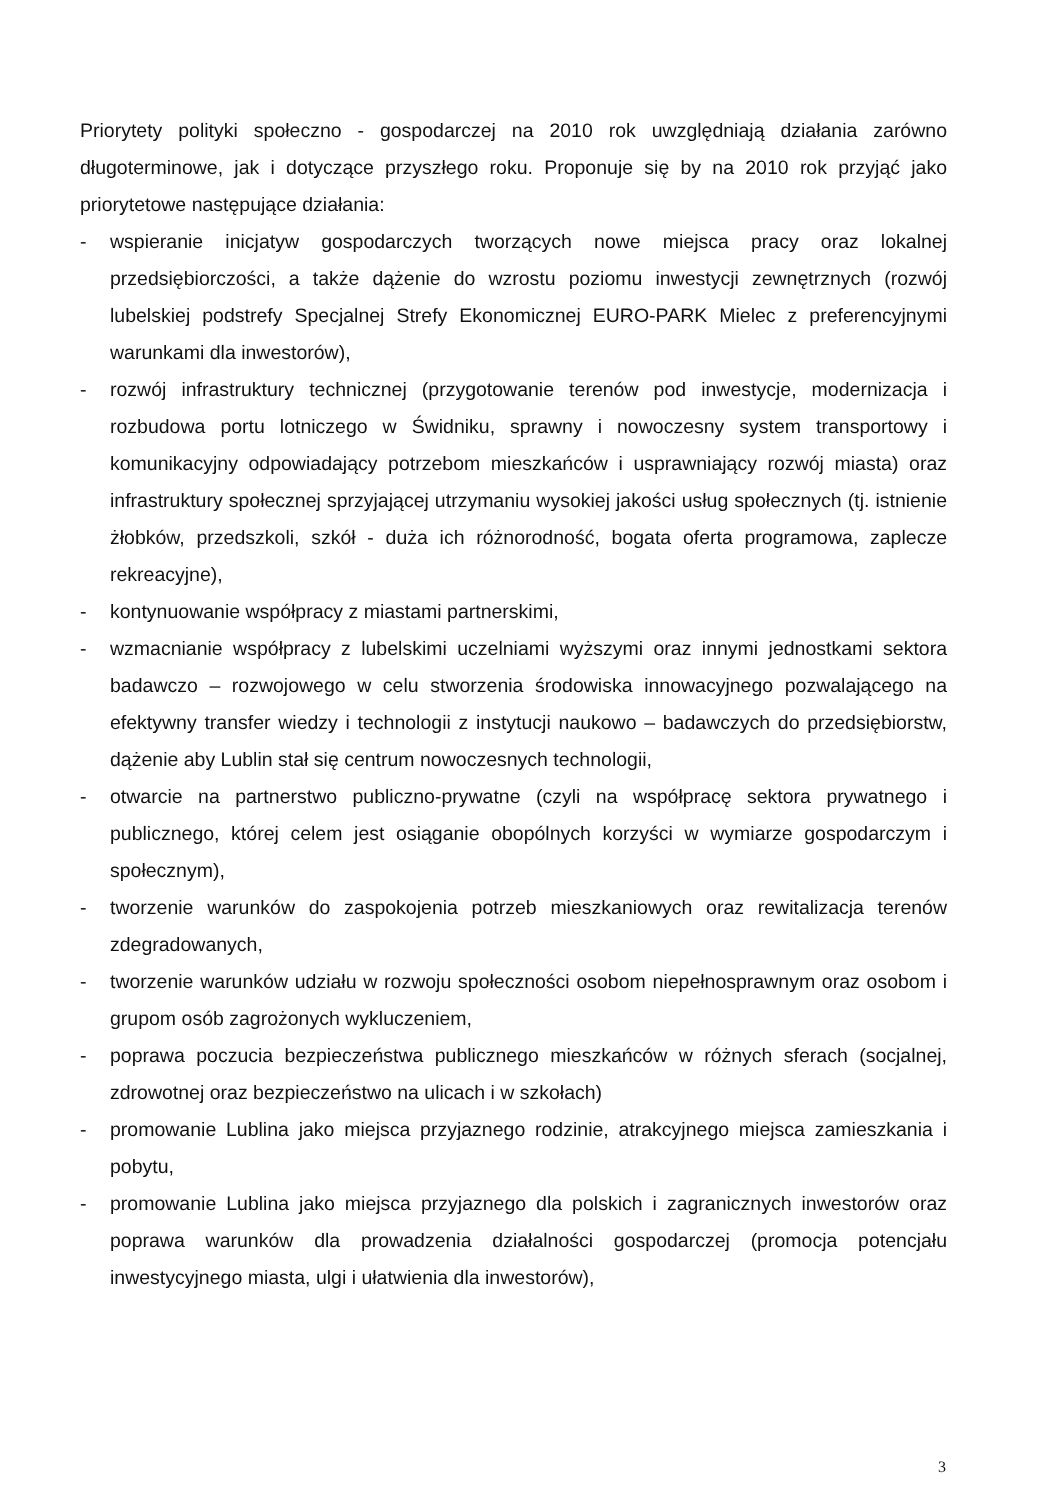Priorytety polityki społeczno - gospodarczej na 2010 rok uwzględniają działania zarówno długoterminowe, jak i dotyczące przyszłego roku. Proponuje się by na 2010 rok przyjąć jako priorytetowe następujące działania:
- wspieranie inicjatyw gospodarczych tworzących nowe miejsca pracy oraz lokalnej przedsiębiorczości, a także dążenie do wzrostu poziomu inwestycji zewnętrznych (rozwój lubelskiej podstrefy Specjalnej Strefy Ekonomicznej EURO-PARK Mielec z preferencyjnymi warunkami dla inwestorów),
- rozwój infrastruktury technicznej (przygotowanie terenów pod inwestycje, modernizacja i rozbudowa portu lotniczego w Świdniku, sprawny i nowoczesny system transportowy i komunikacyjny odpowiadający potrzebom mieszkańców i usprawniający rozwój miasta) oraz infrastruktury społecznej sprzyjającej utrzymaniu wysokiej jakości usług społecznych (tj. istnienie żłobków, przedszkoli, szkół - duża ich różnorodność, bogata oferta programowa, zaplecze rekreacyjne),
- kontynuowanie współpracy z miastami partnerskimi,
- wzmacnianie współpracy z lubelskimi uczelniami wyższymi oraz innymi jednostkami sektora badawczo – rozwojowego w celu stworzenia środowiska innowacyjnego pozwalającego na efektywny transfer wiedzy i technologii z instytucji naukowo – badawczych do przedsiębiorstw, dążenie aby Lublin stał się centrum nowoczesnych technologii,
- otwarcie na partnerstwo publiczno-prywatne (czyli na współpracę sektora prywatnego i publicznego, której celem jest osiąganie obopólnych korzyści w wymiarze gospodarczym i społecznym),
- tworzenie warunków do zaspokojenia potrzeb mieszkaniowych oraz rewitalizacja terenów zdegradowanych,
- tworzenie warunków udziału w rozwoju społeczności osobom niepełnosprawnym oraz osobom i grupom osób zagrożonych wykluczeniem,
- poprawa poczucia bezpieczeństwa publicznego mieszkańców w różnych sferach (socjalnej, zdrowotnej oraz bezpieczeństwo na ulicach i w szkołach)
- promowanie Lublina jako miejsca przyjaznego rodzinie, atrakcyjnego miejsca zamieszkania i pobytu,
- promowanie Lublina jako miejsca przyjaznego dla polskich i zagranicznych inwestorów oraz poprawa warunków dla prowadzenia działalności gospodarczej (promocja potencjału inwestycyjnego miasta, ulgi i ułatwienia dla inwestorów),
3